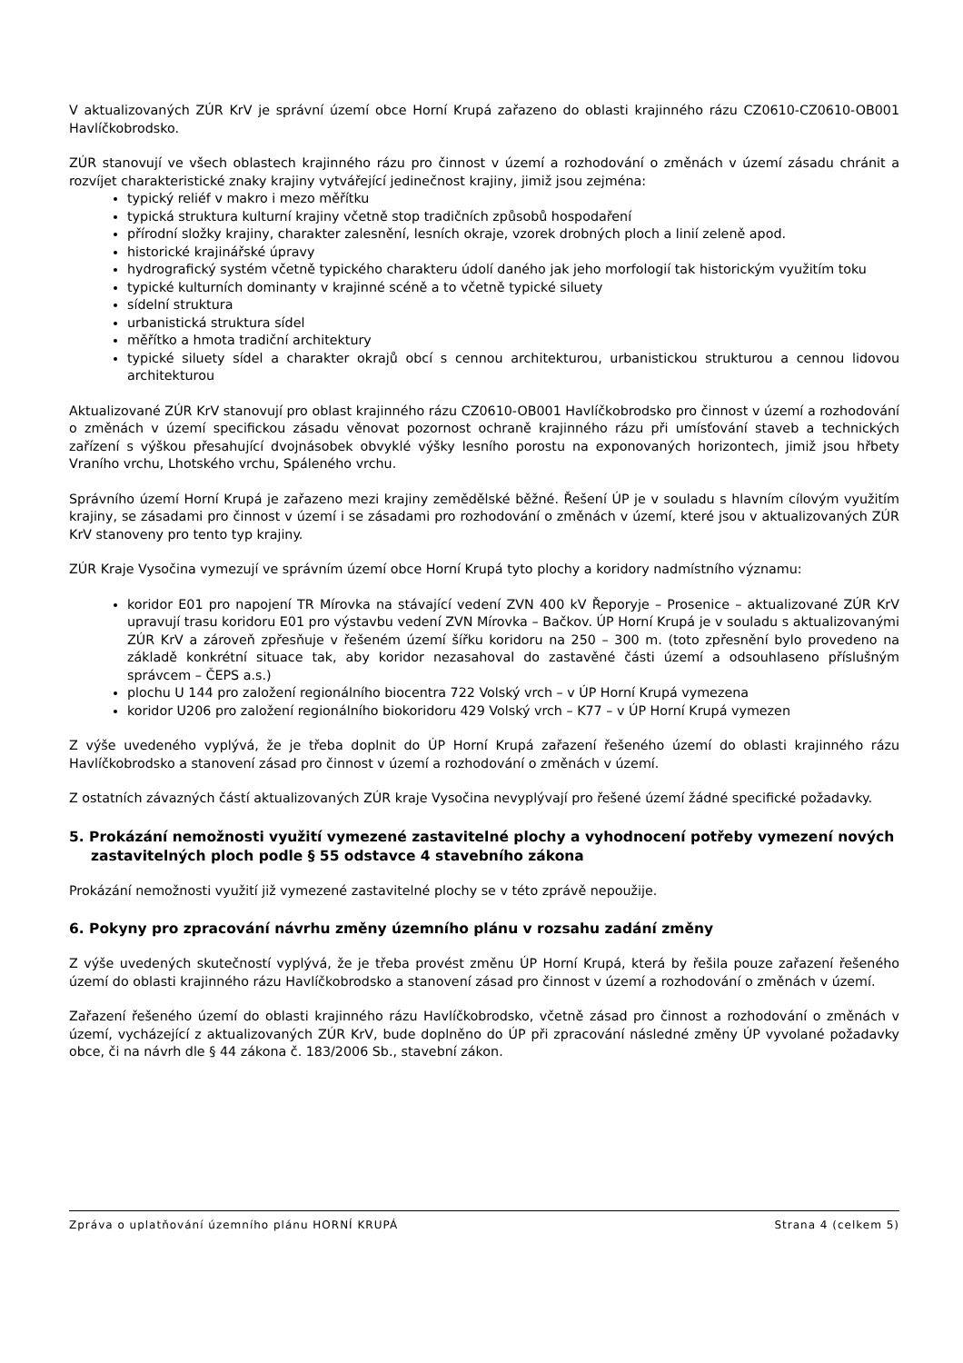V aktualizovaných ZÚR KrV je správní území obce Horní Krupá zařazeno do oblasti krajinného rázu CZ0610-CZ0610-OB001 Havlíčkobrodsko.
ZÚR stanovují ve všech oblastech krajinného rázu pro činnost v území a rozhodování o změnách v území zásadu chránit a rozvíjet charakteristické znaky krajiny vytvářející jedinečnost krajiny, jimiž jsou zejména:
typický reliéf v makro i mezo měřítku
typická struktura kulturní krajiny včetně stop tradičních způsobů hospodaření
přírodní složky krajiny, charakter zalesnění, lesních okraje, vzorek drobných ploch a linií zeleně apod.
historické krajinářské úpravy
hydrografický systém včetně typického charakteru údolí daného jak jeho morfologií tak historickým využitím toku
typické kulturních dominanty v krajinné scéně a to včetně typické siluety
sídelní struktura
urbanistická struktura sídel
měřítko a hmota tradiční architektury
typické siluety sídel a charakter okrajů obcí s cennou architekturou, urbanistickou strukturou a cennou lidovou architekturou
Aktualizované ZÚR KrV stanovují pro oblast krajinného rázu CZ0610-OB001 Havlíčkobrodsko pro činnost v území a rozhodování o změnách v území specifickou zásadu věnovat pozornost ochraně krajinného rázu při umísťování staveb a technických zařízení s výškou přesahující dvojnásobek obvyklé výšky lesního porostu na exponovaných horizontech, jimiž jsou hřbety Vraního vrchu, Lhotského vrchu, Spáleného vrchu.
Správního území Horní Krupá je zařazeno mezi krajiny zemědělské běžné. Řešení ÚP je v souladu s hlavním cílovým využitím krajiny, se zásadami pro činnost v území i se zásadami pro rozhodování o změnách v území, které jsou v aktualizovaných ZÚR KrV stanoveny pro tento typ krajiny.
ZÚR Kraje Vysočina vymezují ve správním území obce Horní Krupá tyto plochy a koridory nadmístního významu:
koridor E01 pro napojení TR Mírovka na stávající vedení ZVN 400 kV Řeporyje – Prosenice – aktualizované ZÚR KrV upravují trasu koridoru E01 pro výstavbu vedení ZVN Mírovka – Bačkov. ÚP Horní Krupá je v souladu s aktualizovanými ZÚR KrV a zároveň zpřesňuje v řešeném území šířku koridoru na 250 – 300 m. (toto zpřesnění bylo provedeno na základě konkrétní situace tak, aby koridor nezasahoval do zastavěné části území a odsouhlaseno příslušným správcem – ČEPS a.s.)
plochu U 144 pro založení regionálního biocentra 722 Volský vrch – v ÚP Horní Krupá vymezena
koridor U206 pro založení regionálního biokoridoru 429 Volský vrch – K77 – v ÚP Horní Krupá vymezen
Z výše uvedeného vyplývá, že je třeba doplnit do ÚP Horní Krupá zařazení řešeného území do oblasti krajinného rázu Havlíčkobrodsko a stanovení zásad pro činnost v území a rozhodování o změnách v území.
Z ostatních závazných částí aktualizovaných ZÚR kraje Vysočina nevyplývají pro řešené území žádné specifické požadavky.
5. Prokázání nemožnosti využití vymezené zastavitelné plochy a vyhodnocení potřeby vymezení nových zastavitelných ploch podle § 55 odstavce 4 stavebního zákona
Prokázání nemožnosti využití již vymezené zastavitelné plochy se v této zprávě nepoužije.
6. Pokyny pro zpracování návrhu změny územního plánu v rozsahu zadání změny
Z výše uvedených skutečností vyplývá, že je třeba provést změnu ÚP Horní Krupá, která by řešila pouze zařazení řešeného území do oblasti krajinného rázu Havlíčkobrodsko a stanovení zásad pro činnost v území a rozhodování o změnách v území.
Zařazení řešeného území do oblasti krajinného rázu Havlíčkobrodsko, včetně zásad pro činnost a rozhodování o změnách v území, vycházející z aktualizovaných ZÚR KrV, bude doplněno do ÚP při zpracování následné změny ÚP vyvolané požadavky obce, či na návrh dle § 44 zákona č. 183/2006 Sb., stavební zákon.
Zpráva o uplatňování územního plánu HORNÍ KRUPÁ Strana 4 (celkem 5)